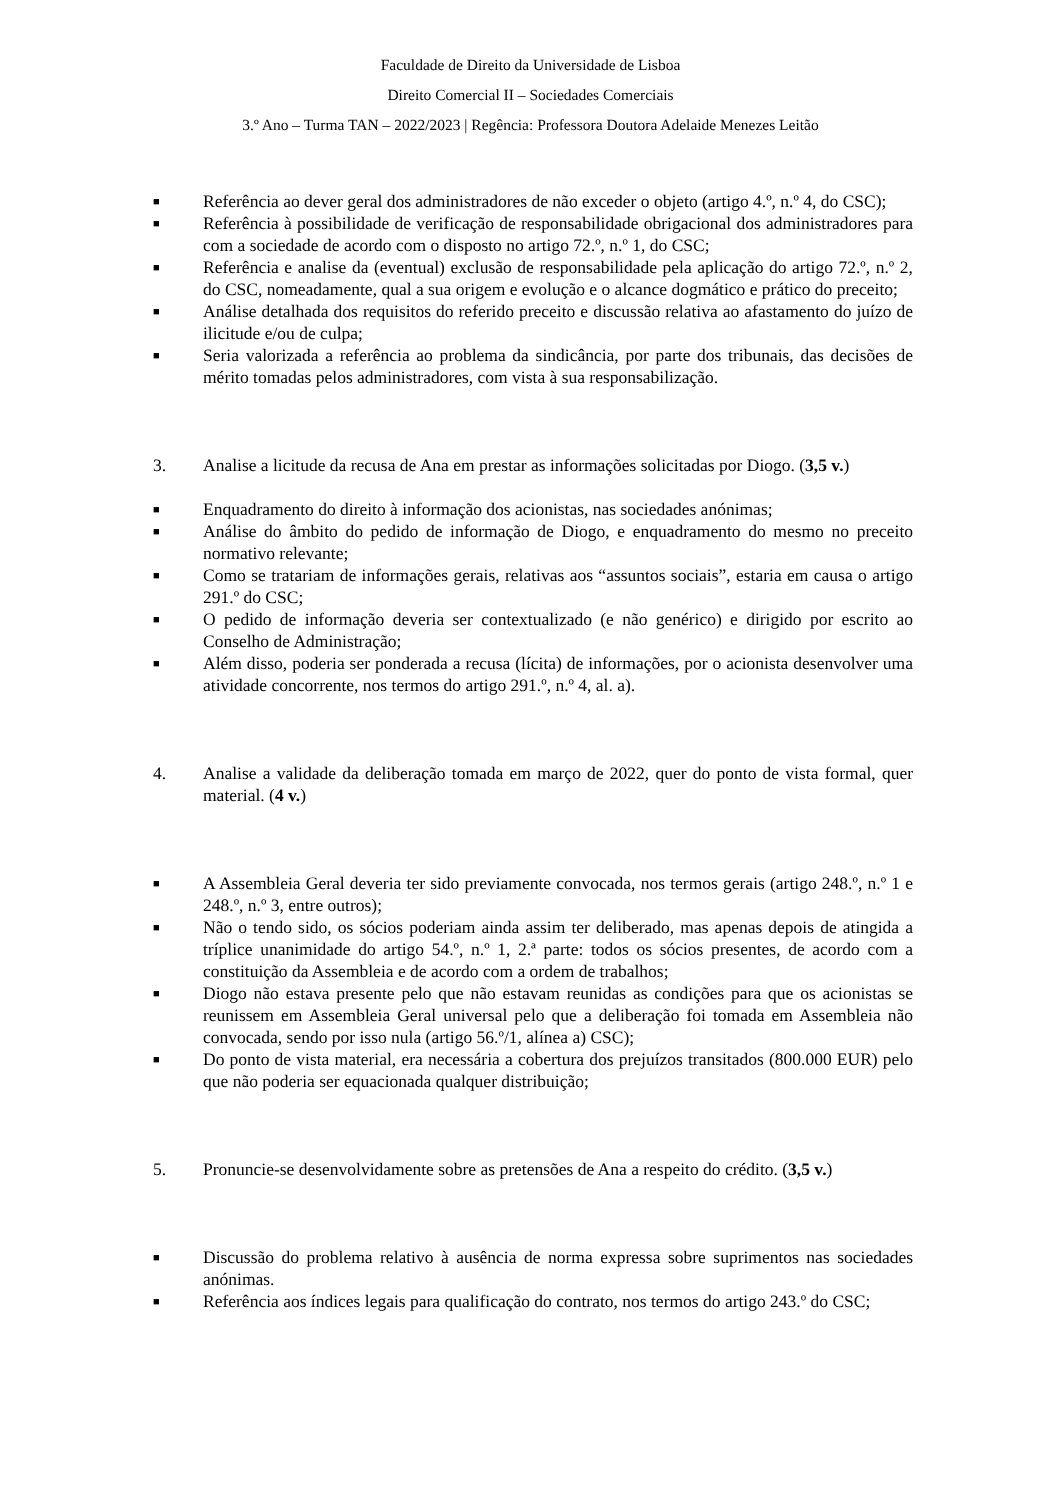Faculdade de Direito da Universidade de Lisboa
Direito Comercial II – Sociedades Comerciais
3.º Ano – Turma TAN – 2022/2023 | Regência: Professora Doutora Adelaide Menezes Leitão
■ Referência ao dever geral dos administradores de não exceder o objeto (artigo 4.º, n.º 4, do CSC);
■ Referência à possibilidade de verificação de responsabilidade obrigacional dos administradores para com a sociedade de acordo com o disposto no artigo 72.º, n.º 1, do CSC;
■ Referência e analise da (eventual) exclusão de responsabilidade pela aplicação do artigo 72.º, n.º 2, do CSC, nomeadamente, qual a sua origem e evolução e o alcance dogmático e prático do preceito;
■ Análise detalhada dos requisitos do referido preceito e discussão relativa ao afastamento do juízo de ilicitude e/ou de culpa;
■ Seria valorizada a referência ao problema da sindicância, por parte dos tribunais, das decisões de mérito tomadas pelos administradores, com vista à sua responsabilização.
3. Analise a licitude da recusa de Ana em prestar as informações solicitadas por Diogo. (3,5 v.)
■ Enquadramento do direito à informação dos acionistas, nas sociedades anónimas;
■ Análise do âmbito do pedido de informação de Diogo, e enquadramento do mesmo no preceito normativo relevante;
■ Como se tratariam de informações gerais, relativas aos “assuntos sociais”, estaria em causa o artigo 291.º do CSC;
■ O pedido de informação deveria ser contextualizado (e não genérico) e dirigido por escrito ao Conselho de Administração;
■ Além disso, poderia ser ponderada a recusa (lícita) de informações, por o acionista desenvolver uma atividade concorrente, nos termos do artigo 291.º, n.º 4, al. a).
4. Analise a validade da deliberação tomada em março de 2022, quer do ponto de vista formal, quer material. (4 v.)
■ A Assembleia Geral deveria ter sido previamente convocada, nos termos gerais (artigo 248.º, n.º 1 e 248.º, n.º 3, entre outros);
■ Não o tendo sido, os sócios poderiam ainda assim ter deliberado, mas apenas depois de atingida a tríplice unanimidade do artigo 54.º, n.º 1, 2.ª parte: todos os sócios presentes, de acordo com a constituição da Assembleia e de acordo com a ordem de trabalhos;
■ Diogo não estava presente pelo que não estavam reunidas as condições para que os acionistas se reunissem em Assembleia Geral universal pelo que a deliberação foi tomada em Assembleia não convocada, sendo por isso nula (artigo 56.º/1, alínea a) CSC);
■ Do ponto de vista material, era necessária a cobertura dos prejuízos transitados (800.000 EUR) pelo que não poderia ser equacionada qualquer distribuição;
5. Pronuncie-se desenvolvidamente sobre as pretensões de Ana a respeito do crédito. (3,5 v.)
■ Discussão do problema relativo à ausência de norma expressa sobre suprimentos nas sociedades anónimas.
■ Referência aos índices legais para qualificação do contrato, nos termos do artigo 243.º do CSC;